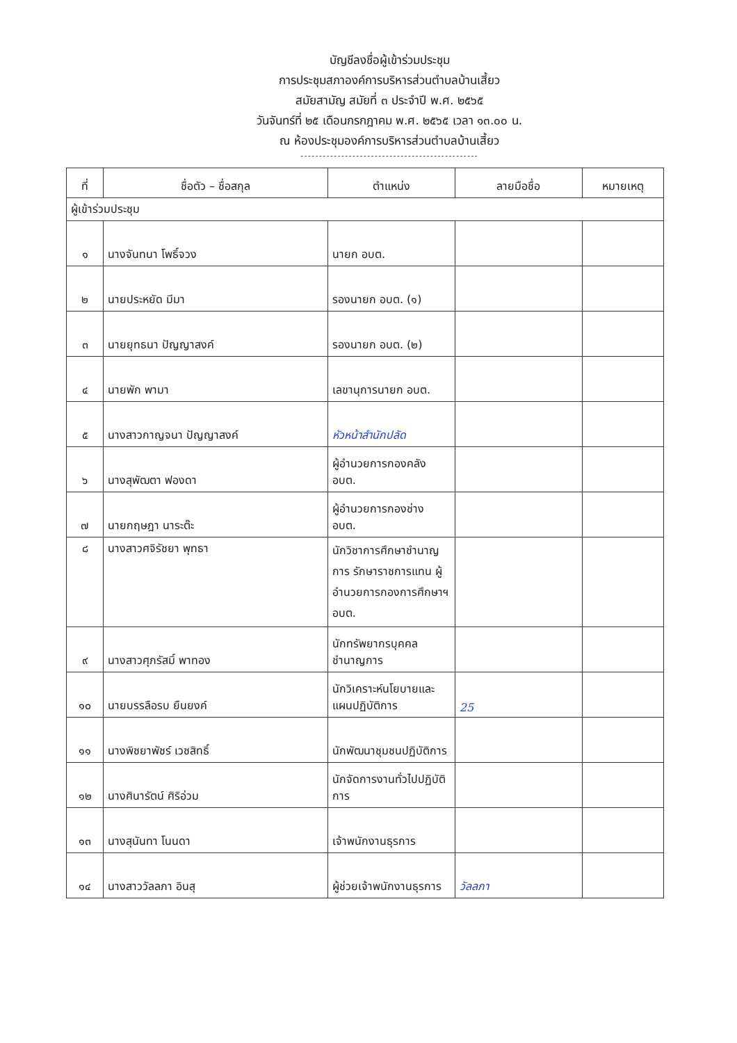บัญชีลงชื่อผู้เข้าร่วมประชุม
การประชุมสภาองค์การบริหารส่วนตำบลบ้านเสี้ยว
สมัยสามัญ สมัยที่ ๓ ประจำปี พ.ศ. ๒๕๖๕
วันจันทร์ที่ ๒๕ เดือนกรกฎาคม พ.ศ. ๒๕๖๕ เวลา ๑๓.๐๐ น.
ณ ห้องประชุมองค์การบริหารส่วนตำบลบ้านเสี้ยว
------------------------------------------------
| ที่ | ชื่อตัว – ชื่อสกุล | ตำแหน่ง | ลายมือชื่อ | หมายเหตุ |
| --- | --- | --- | --- | --- |
| ผู้เข้าร่วมประชุม | | | | |
| ๑ | นางจันทนา โพธิ์จวง | นายก อบต. | | |
| ๒ | นายประหยัด มีมา | รองนายก อบต. (๑) | | |
| ๓ | นายยุทธนา ปัญญาสงค์ | รองนายก อบต. (๒) | | |
| ๔ | นายพัก พามา | เลขานุการนายก อบต. | | |
| ๕ | นางสาวกาญจนา ปัญญาสงค์ | หัวหน้าสำนักปลัด | | |
| ๖ | นางสุพัฒตา ฟองดา | ผู้อำนวยการกองคลัง อบต. | | |
| ๗ | นายกฤษฎา นาระต๊ะ | ผู้อำนวยการกองช่าง อบต. | | |
| ๘ | นางสาวศจิรัชยา พุทธา | นักวิชาการศึกษาชำนาญการ รักษาราชการแทน ผู้อำนวยการกองการศึกษาฯ อบต. | | |
| ๙ | นางสาวศุภรัสมิ์ พาทอง | นักทรัพยากรบุคคลชำนาญการ | | |
| ๑๐ | นายบรรลือรบ ยืนยงค์ | นักวิเคราะห์นโยบายและแผนปฏิบัติการ | 25 | |
| ๑๑ | นางพิชยาพัชร์ เวชสิทธิ์ | นักพัฒนาชุมชนปฏิบัติการ | | |
| ๑๒ | นางศินารัตน์ ศิริอ่วม | นักจัดการงานทั่วไปปฏิบัติการ | | |
| ๑๓ | นางสุนันทา โนนดา | เจ้าพนักงานธุรการ | | |
| ๑๔ | นางสาววัลลภา อินสุ | ผู้ช่วยเจ้าพนักงานธุรการ | วัลลภา | |